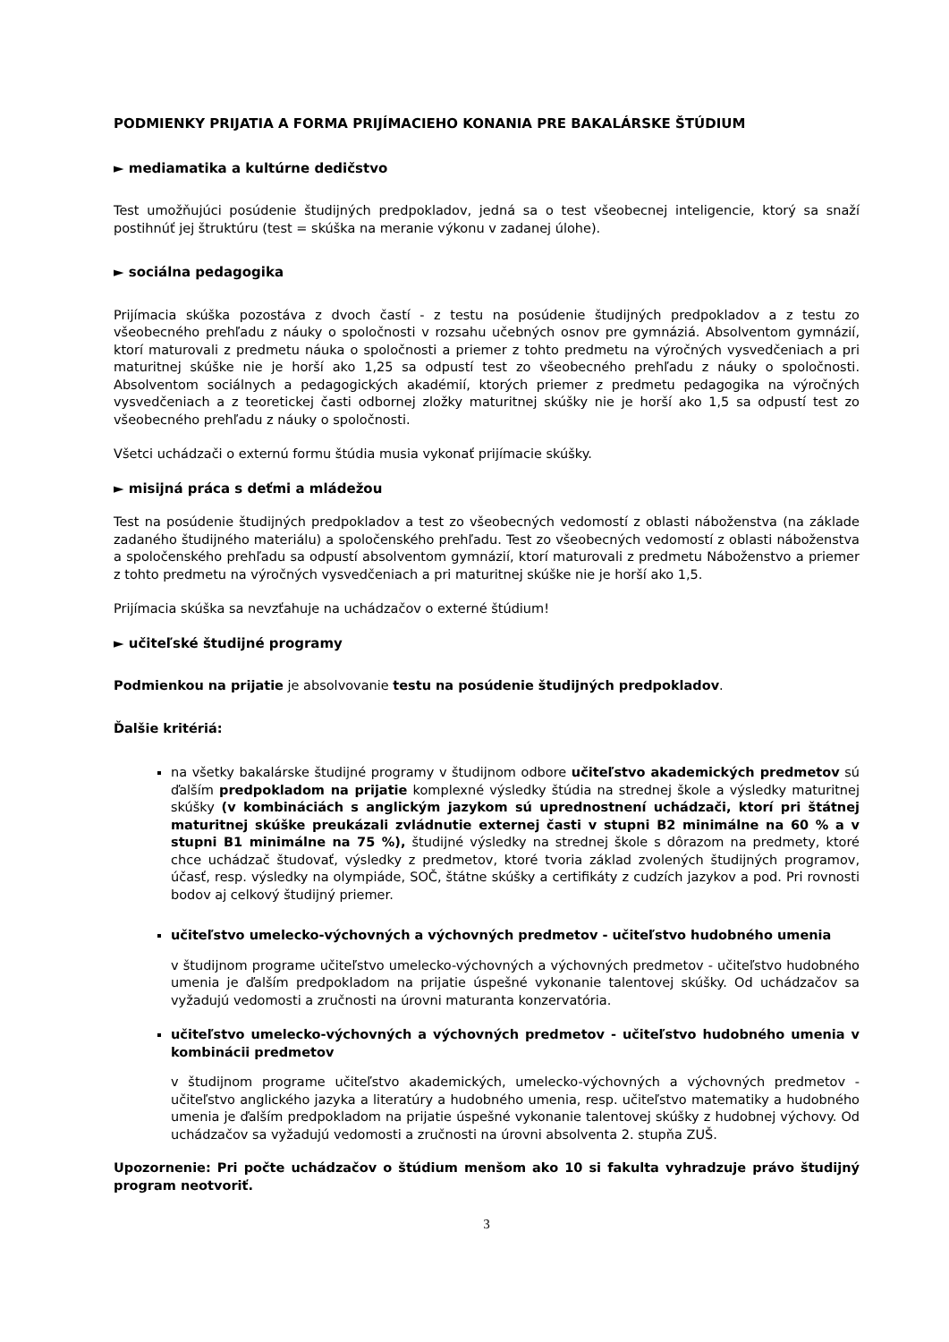PODMIENKY PRIJATIA A FORMA PRIJÍMACIEHO KONANIA PRE BAKALÁRSKE ŠTÚDIUM
► mediamatika a kultúrne dedičstvo
Test umožňujúci posúdenie študijných predpokladov, jedná sa o test všeobecnej inteligencie, ktorý sa snaží postihnúť jej štruktúru (test = skúška na meranie výkonu v zadanej úlohe).
► sociálna pedagogika
Prijímacia skúška pozostáva z dvoch častí - z testu na posúdenie študijných predpokladov a z testu zo všeobecného prehľadu z náuky o spoločnosti v rozsahu učebných osnov pre gymnáziá. Absolventom gymnázií, ktorí maturovali z predmetu náuka o spoločnosti a priemer z tohto predmetu na výročných vysvedčeniach a pri maturitnej skúške nie je horší ako 1,25 sa odpustí test zo všeobecného prehľadu z náuky o spoločnosti. Absolventom sociálnych a pedagogických akadémií, ktorých priemer z predmetu pedagogika na výročných vysvedčeniach a z teoretickej časti odbornej zložky maturitnej skúšky nie je horší ako 1,5 sa odpustí test zo všeobecného prehľadu z náuky o spoločnosti.
Všetci uchádzači o externú formu štúdia musia vykonať prijímacie skúšky.
► misijná práca s deťmi a mládežou
Test na posúdenie študijných predpokladov a test zo všeobecných vedomostí z oblasti náboženstva (na základe zadaného študijného materiálu) a spoločenského prehľadu. Test zo všeobecných vedomostí z oblasti náboženstva a spoločenského prehľadu sa odpustí absolventom gymnázií, ktorí maturovali z predmetu Náboženstvo a priemer z tohto predmetu na výročných vysvedčeniach a pri maturitnej skúške nie je horší ako 1,5.
Prijímacia skúška sa nevzťahuje na uchádzačov o externé štúdium!
► učiteľské študijné programy
Podmienkou na prijatie je absolvovanie testu na posúdenie študijných predpokladov.
Ďalšie kritériá:
na všetky bakalárske študijné programy v študijnom odbore učiteľstvo akademických predmetov sú ďalším predpokladom na prijatie komplexné výsledky štúdia na strednej škole a výsledky maturitnej skúšky (v kombináciách s anglickým jazykom sú uprednostnení uchádzači, ktorí pri štátnej maturitnej skúške preukázali zvládnutie externej časti v stupni B2 minimálne na 60 % a v stupni B1 minimálne na 75 %), študijné výsledky na strednej škole s dôrazom na predmety, ktoré chce uchádzač študovať, výsledky z predmetov, ktoré tvoria základ zvolených študijných programov, účasť, resp. výsledky na olympiáde, SOČ, štátne skúšky a certifikáty z cudzích jazykov a pod. Pri rovnosti bodov aj celkový študijný priemer.
učiteľstvo umelecko-výchovných a výchovných predmetov - učiteľstvo hudobného umenia
v študijnom programe učiteľstvo umelecko-výchovných a výchovných predmetov - učiteľstvo hudobného umenia je ďalším predpokladom na prijatie úspešné vykonanie talentovej skúšky. Od uchádzačov sa vyžadujú vedomosti a zručnosti na úrovni maturanta konzervatória.
učiteľstvo umelecko-výchovných a výchovných predmetov - učiteľstvo hudobného umenia v kombinácii predmetov
v študijnom programe učiteľstvo akademických, umelecko-výchovných a výchovných predmetov - učiteľstvo anglického jazyka a literatúry a hudobného umenia, resp. učiteľstvo matematiky a hudobného umenia je ďalším predpokladom na prijatie úspešné vykonanie talentovej skúšky z hudobnej výchovy. Od uchádzačov sa vyžadujú vedomosti a zručnosti na úrovni absolventa 2. stupňa ZUŠ.
Upozornenie: Pri počte uchádzačov o štúdium menšom ako 10 si fakulta vyhradzuje právo študijný program neotvoriť.
3